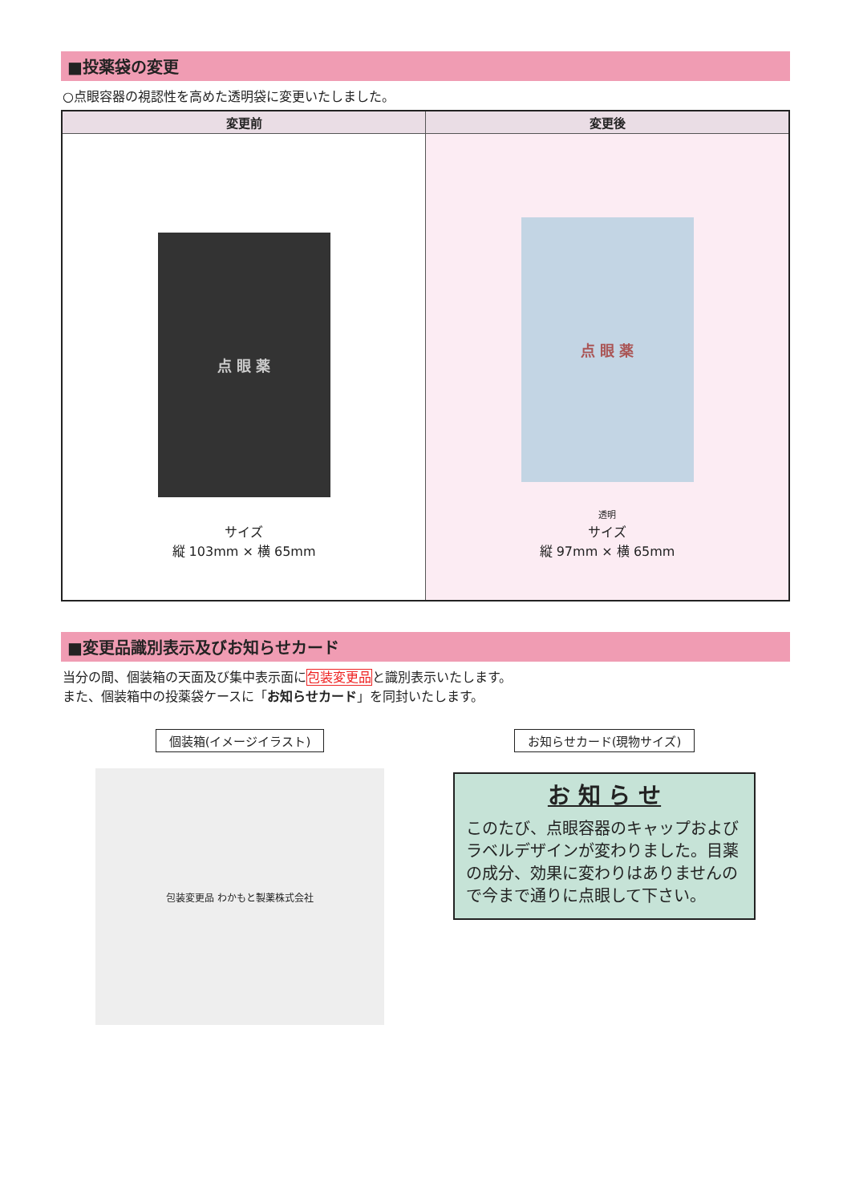■投薬袋の変更
○点眼容器の視認性を高めた透明袋に変更いたしました。
| 変更前 | 変更後 |
| --- | --- |
| 点 眼 薬 サイズ 縦 103mm × 横 65mm | 点 眼 薬 透明 サイズ 縦 97mm × 横 65mm |
■変更品識別表示及びお知らせカード
当分の間、個装箱の天面及び集中表示面に包装変更品と識別表示いたします。
また、個装箱中の投薬袋ケースに「お知らせカード」を同封いたします。
個装箱(イメージイラスト)
包装変更品 わかもと製薬株式会社
お知らせカード(現物サイズ)
お 知 ら せ
このたび、点眼容器のキャップおよびラベルデザインが変わりました。目薬の成分、効果に変わりはありませんので今まで通りに点眼して下さい。